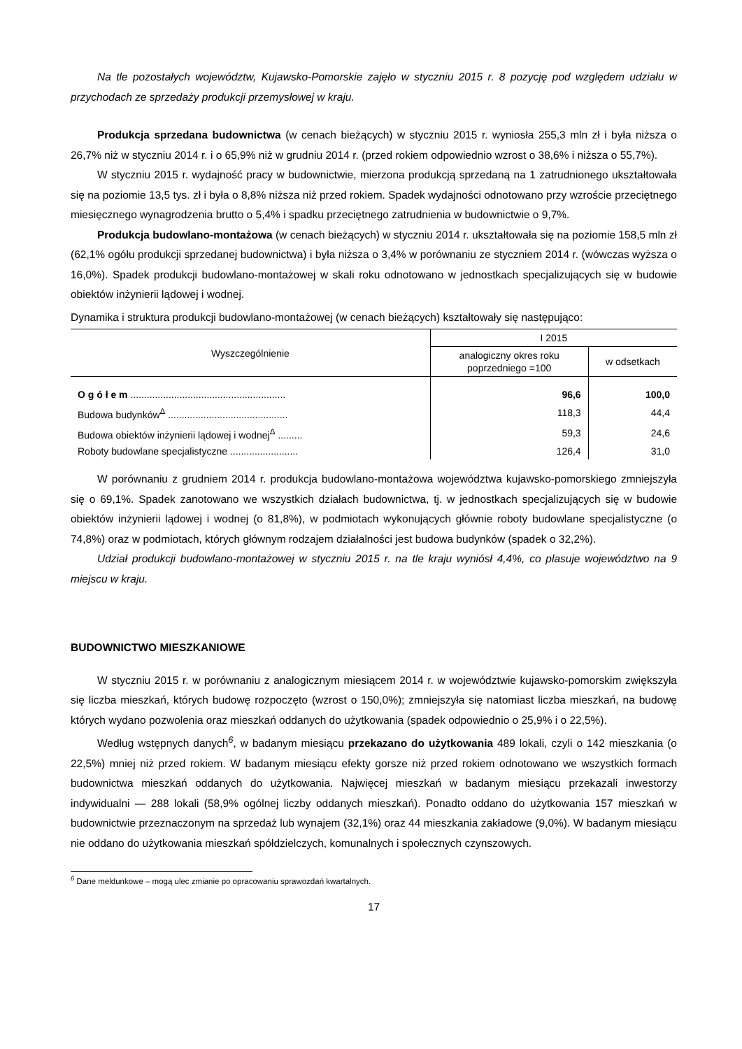Na tle pozostałych województw, Kujawsko-Pomorskie zajęło w styczniu 2015 r. 8 pozycję pod względem udziału w przychodach ze sprzedaży produkcji przemysłowej w kraju.
Produkcja sprzedana budownictwa (w cenach bieżących) w styczniu 2015 r. wyniosła 255,3 mln zł i była niższa o 26,7% niż w styczniu 2014 r. i o 65,9% niż w grudniu 2014 r. (przed rokiem odpowiednio wzrost o 38,6% i niższa o 55,7%).
W styczniu 2015 r. wydajność pracy w budownictwie, mierzona produkcją sprzedaną na 1 zatrudnionego ukształtowała się na poziomie 13,5 tys. zł i była o 8,8% niższa niż przed rokiem. Spadek wydajności odnotowano przy wzroście przeciętnego miesięcznego wynagrodzenia brutto o 5,4% i spadku przeciętnego zatrudnienia w budownictwie o 9,7%.
Produkcja budowlano-montażowa (w cenach bieżących) w styczniu 2014 r. ukształtowała się na poziomie 158,5 mln zł (62,1% ogółu produkcji sprzedanej budownictwa) i była niższa o 3,4% w porównaniu ze styczniem 2014 r. (wówczas wyższa o 16,0%). Spadek produkcji budowlano-montażowej w skali roku odnotowano w jednostkach specjalizujących się w budowie obiektów inżynierii lądowej i wodnej.
Dynamika i struktura produkcji budowlano-montażowej (w cenach bieżących) kształtowały się następująco:
| Wyszczególnienie | I 2015 | |
| --- | --- | --- |
| | analogiczny okres roku poprzedniego =100 | w odsetkach |
| O g ó ł e m ......................................................... | 96,6 | 100,0 |
| Budowa budynków<sup>Δ</sup> ............................................ | 118,3 | 44,4 |
| Budowa obiektów inżynierii lądowej i wodnej<sup>Δ</sup> ......... | 59,3 | 24,6 |
| Roboty budowlane specjalistyczne ......................... | 126,4 | 31,0 |
W porównaniu z grudniem 2014 r. produkcja budowlano-montażowa województwa kujawsko-pomorskiego zmniejszyła się o 69,1%. Spadek zanotowano we wszystkich działach budownictwa, tj. w jednostkach specjalizujących się w budowie obiektów inżynierii lądowej i wodnej (o 81,8%), w podmiotach wykonujących głównie roboty budowlane specjalistyczne (o 74,8%) oraz w podmiotach, których głównym rodzajem działalności jest budowa budynków (spadek o 32,2%).
Udział produkcji budowlano-montażowej w styczniu 2015 r. na tle kraju wyniósł 4,4%, co plasuje województwo na 9 miejscu w kraju.
BUDOWNICTWO MIESZKANIOWE
W styczniu 2015 r. w porównaniu z analogicznym miesiącem 2014 r. w województwie kujawsko-pomorskim zwiększyła się liczba mieszkań, których budowę rozpoczęto (wzrost o 150,0%); zmniejszyła się natomiast liczba mieszkań, na budowę których wydano pozwolenia oraz mieszkań oddanych do użytkowania (spadek odpowiednio o 25,9% i o 22,5%).
Według wstępnych danych<sup>6</sup>, w badanym miesiącu przekazano do użytkowania 489 lokali, czyli o 142 mieszkania (o 22,5%) mniej niż przed rokiem. W badanym miesiącu efekty gorsze niż przed rokiem odnotowano we wszystkich formach budownictwa mieszkań oddanych do użytkowania. Najwięcej mieszkań w badanym miesiącu przekazali inwestorzy indywidualni — 288 lokali (58,9% ogólnej liczby oddanych mieszkań). Ponadto oddano do użytkowania 157 mieszkań w budownictwie przeznaczonym na sprzedaż lub wynajem (32,1%) oraz 44 mieszkania zakładowe (9,0%). W badanym miesiącu nie oddano do użytkowania mieszkań spółdzielczych, komunalnych i społecznych czynszowych.
<sup>6</sup> Dane meldunkowe – mogą ulec zmianie po opracowaniu sprawozdań kwartalnych.
17